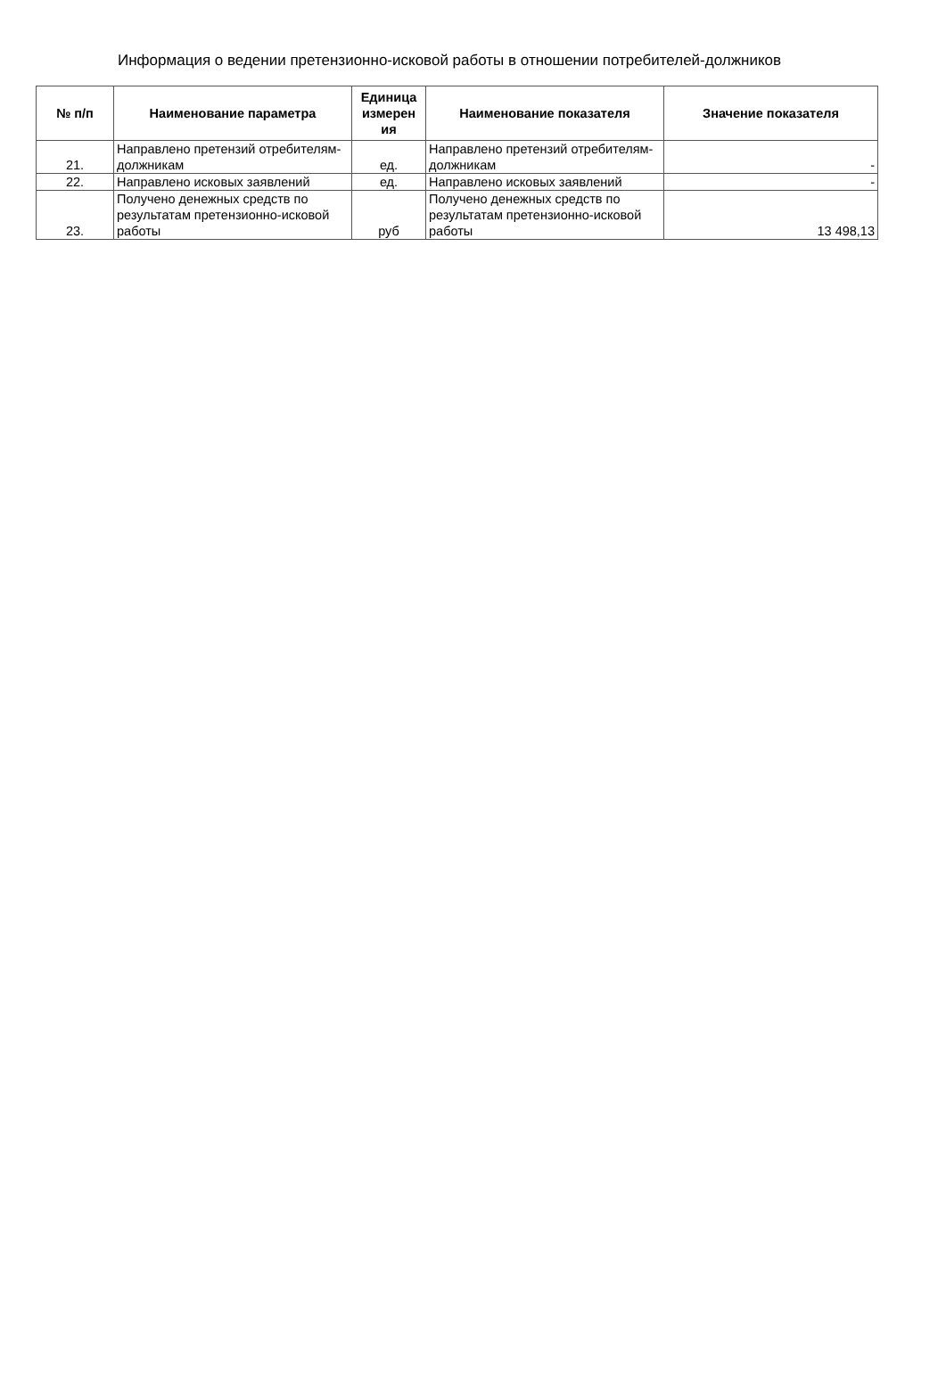Информация о ведении претензионно-исковой работы в отношении потребителей-должников
| № п/п | Наименование параметра | Единица измерен ия | Наименование показателя | Значение показателя |
| --- | --- | --- | --- | --- |
| 21. | Направлено претензий отребителям-должникам | ед. | Направлено претензий отребителям-должникам | - |
| 22. | Направлено исковых заявлений | ед. | Направлено исковых заявлений | - |
| 23. | Получено денежных средств по результатам претензионно-исковой работы | руб | Получено денежных средств по результатам претензионно-исковой работы | 13 498,13 |